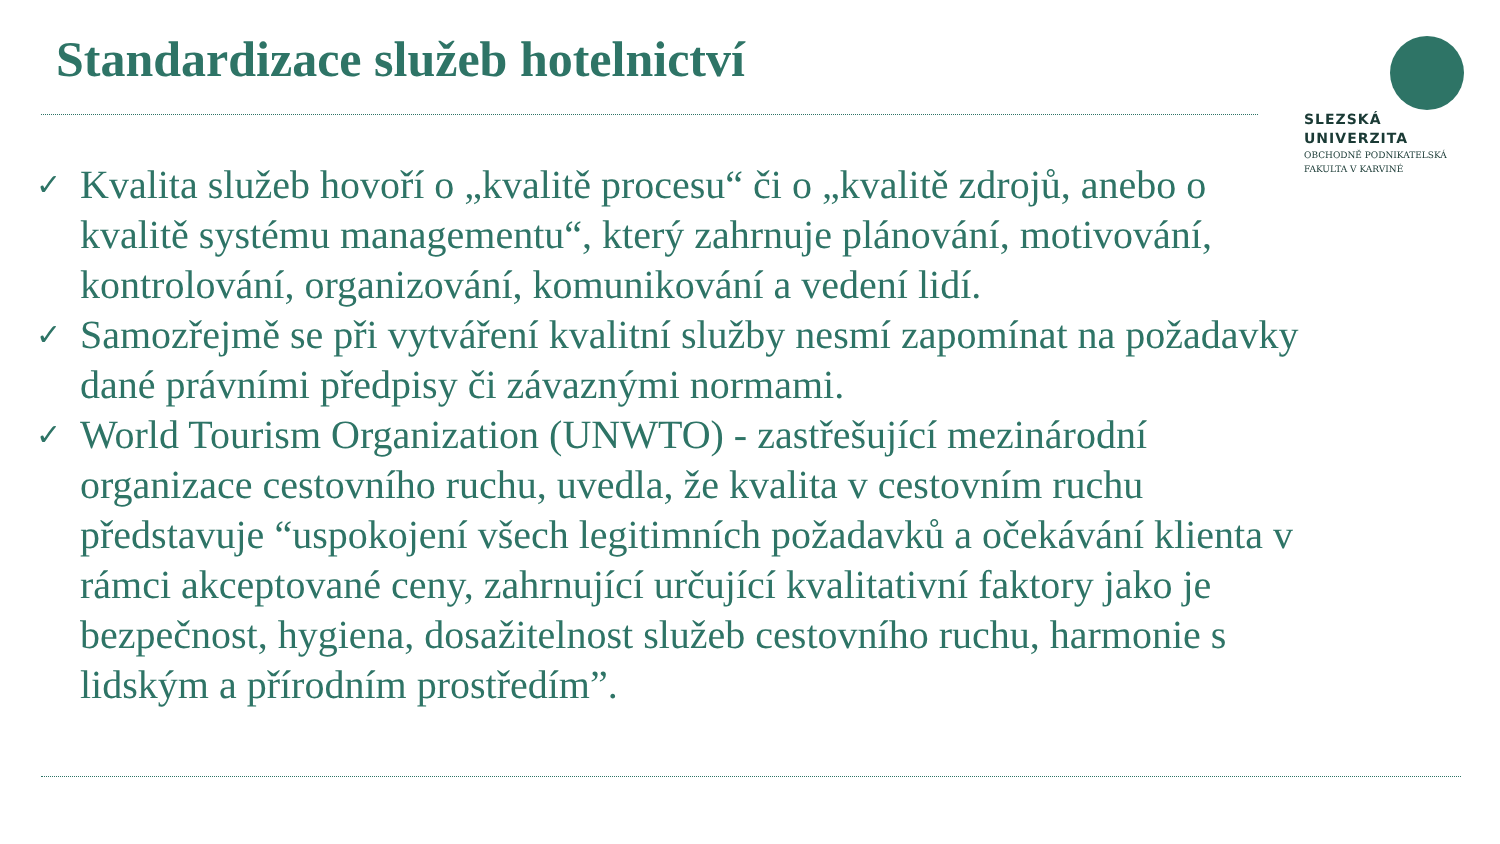Standardizace služeb hotelnictví
SLEZSKÁ
UNIVERZITA
OBCHODNĚ PODNIKATELSKÁ
FAKULTA V KARVINÉ
✓ Kvalita služeb hovoří o „kvalitě procesu“ či o „kvalitě zdrojů, anebo o kvalitě systému managementu“, který zahrnuje plánování, motivování, kontrolování, organizování, komunikování a vedení lidí.
✓ Samozřejmě se při vytváření kvalitní služby nesmí zapomínat na požadavky dané právními předpisy či závaznými normami.
✓ World Tourism Organization (UNWTO) - zastřešující mezinárodní organizace cestovního ruchu, uvedla, že kvalita v cestovním ruchu představuje “uspokojení všech legitimních požadavků a očekávání klienta v rámci akceptované ceny, zahrnující určující kvalitativní faktory jako je bezpečnost, hygiena, dosažitelnost služeb cestovního ruchu, harmonie s lidským a přírodním prostředím”.